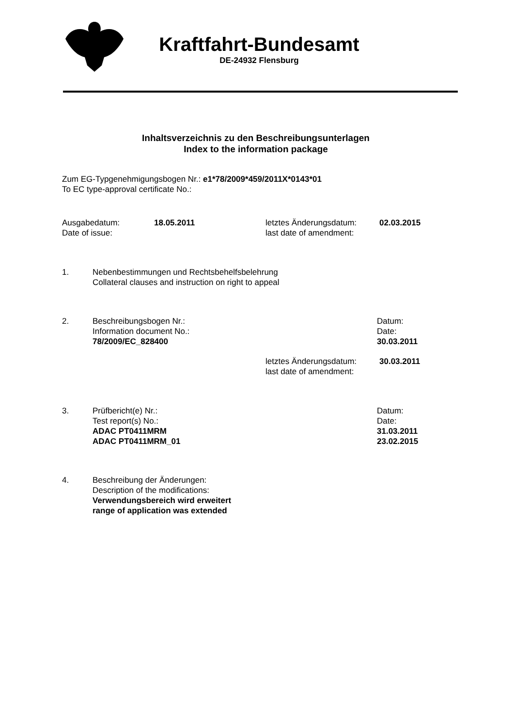Kraftfahrt-Bundesamt
DE-24932 Flensburg
Inhaltsverzeichnis zu den Beschreibungsunterlagen
Index to the information package
Zum EG-Typgenehmigungsbogen Nr.: e1*78/2009*459/2011X*0143*01
To EC type-approval certificate No.:
| Ausgabedatum: Date of issue: | 18.05.2011 | letztes Änderungsdatum: last date of amendment: | 02.03.2015 |
| 1. | Nebenbestimmungen und Rechtsbehelfsbelehrung Collateral clauses and instruction on right to appeal | |
| 2. | Beschreibungsbogen Nr.: Information document No.: 78/2009/EC_828400 | Datum: Date: 30.03.2011 |
| letztes Änderungsdatum: last date of amendment: | 30.03.2011 |
| 3. | Prüfbericht(e) Nr.: Test report(s) No.: ADAC PT0411MRM ADAC PT0411MRM_01 | Datum: Date: 31.03.2011 23.02.2015 |
| 4. | Beschreibung der Änderungen: Description of the modifications: Verwendungsbereich wird erweitert range of application was extended | |